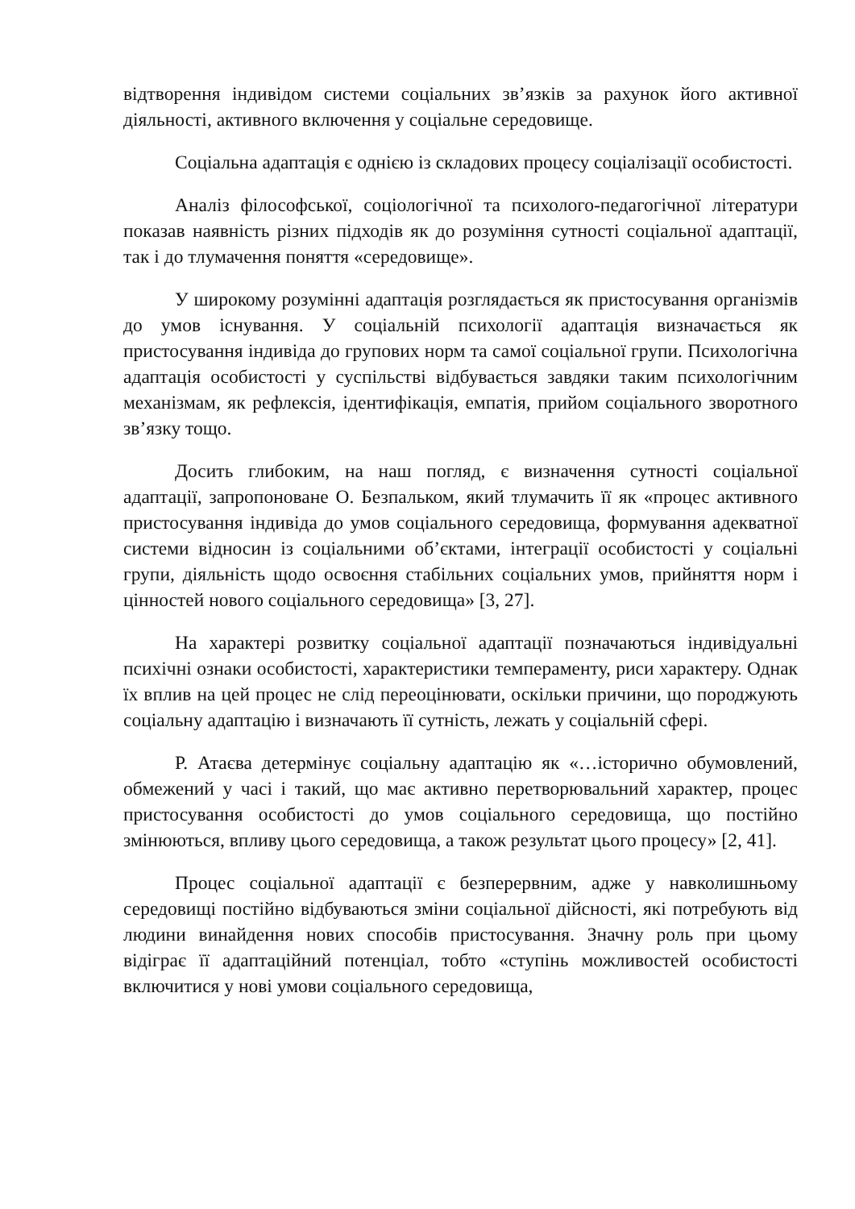відтворення індивідом системи соціальних зв’язків за рахунок його активної діяльності, активного включення у соціальне середовище.
Соціальна адаптація є однією із складових процесу соціалізації особистості.
Аналіз філософської, соціологічної та психолого-педагогічної літератури показав наявність різних підходів як до розуміння сутності соціальної адаптації, так і до тлумачення поняття «середовище».
У широкому розумінні адаптація розглядається як пристосування організмів до умов існування. У соціальній психології адаптація визначається як пристосування індивіда до групових норм та самої соціальної групи. Психологічна адаптація особистості у суспільстві відбувається завдяки таким психологічним механізмам, як рефлексія, ідентифікація, емпатія, прийом соціального зворотного зв’язку тощо.
Досить глибоким, на наш погляд, є визначення сутності соціальної адаптації, запропоноване О. Безпальком, який тлумачить її як «процес активного пристосування індивіда до умов соціального середовища, формування адекватної системи відносин із соціальними об’єктами, інтеграції особистості у соціальні групи, діяльність щодо освоєння стабільних соціальних умов, прийняття норм і цінностей нового соціального середовища» [3, 27].
На характері розвитку соціальної адаптації позначаються індивідуальні психічні ознаки особистості, характеристики темпераменту, риси характеру. Однак їх вплив на цей процес не слід переоцінювати, оскільки причини, що породжують соціальну адаптацію і визначають її сутність, лежать у соціальній сфері.
Р. Атаєва детермінує соціальну адаптацію як «…історично обумовлений, обмежений у часі і такий, що має активно перетворювальний характер, процес пристосування особистості до умов соціального середовища, що постійно змінюються, впливу цього середовища, а також результат цього процесу» [2, 41].
Процес соціальної адаптації є безперервним, адже у навколишньому середовищі постійно відбуваються зміни соціальної дійсності, які потребують від людини винайдення нових способів пристосування. Значну роль при цьому відіграє її адаптаційний потенціал, тобто «ступінь можливостей особистості включитися у нові умови соціального середовища,